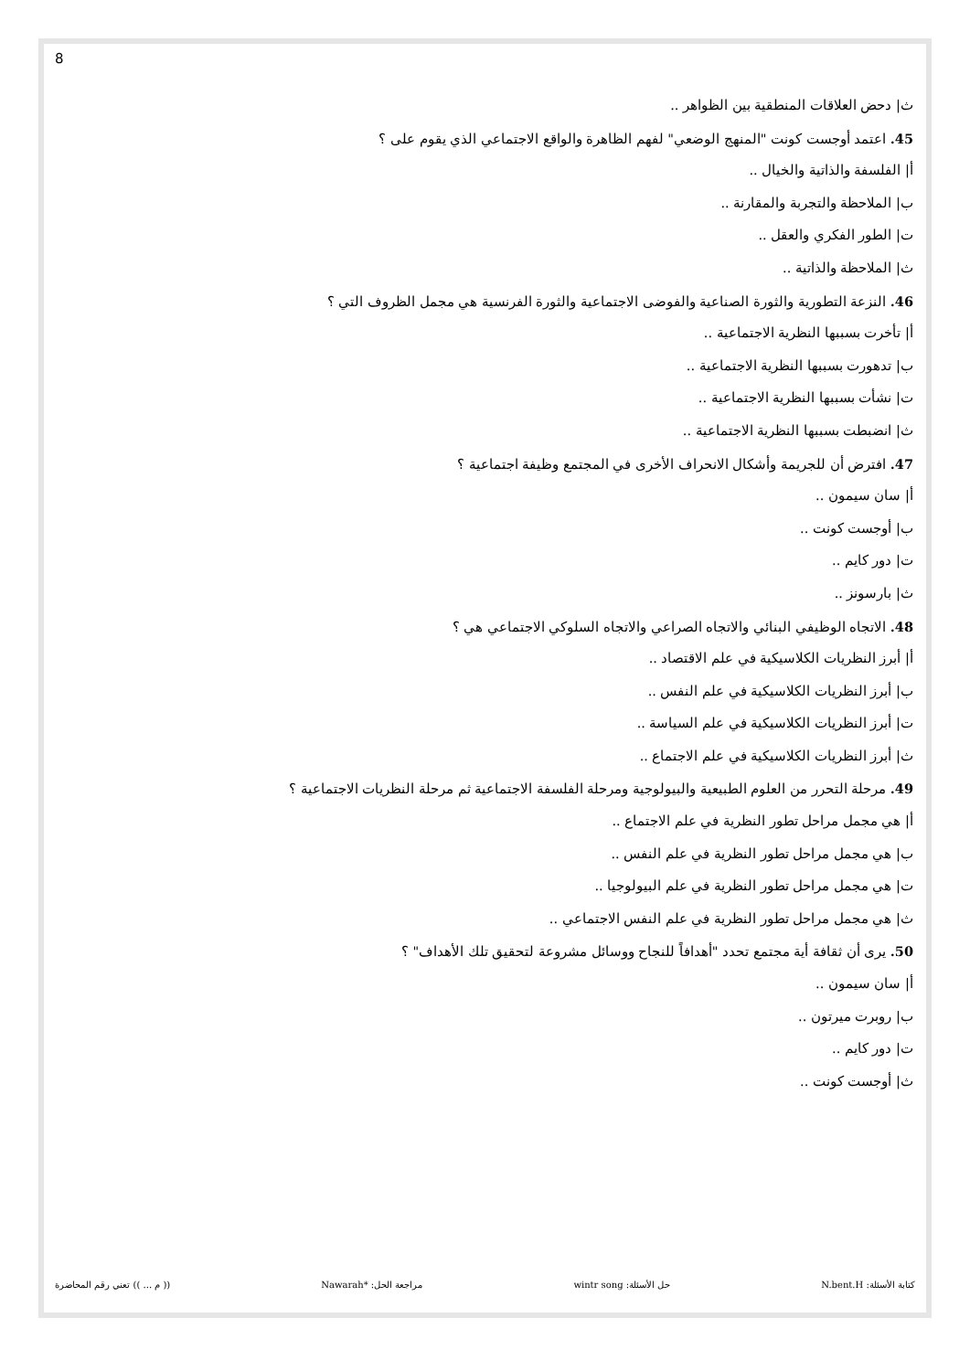8
ث| دحض العلاقات المنطقية بين الظواهر ..
45. اعتمد أوجست كونت "المنهج الوضعي" لفهم الظاهرة والواقع الاجتماعي الذي يقوم على ؟
أ| الفلسفة والذاتية والخيال ..
ب| الملاحظة والتجربة والمقارنة ..
ت| الطور الفكري والعقل ..
ث| الملاحظة والذاتية ..
46. النزعة التطورية والثورة الصناعية والفوضى الاجتماعية والثورة الفرنسية هي مجمل الظروف التي ؟
أ| تأخرت بسببها النظرية الاجتماعية ..
ب| تدهورت بسببها النظرية الاجتماعية ..
ت| نشأت بسببها النظرية الاجتماعية ..
ث| انضبطت بسببها النظرية الاجتماعية ..
47. افترض أن للجريمة وأشكال الانحراف الأخرى في المجتمع وظيفة اجتماعية ؟
أ| سان سيمون ..
ب| أوجست كونت ..
ت| دور كايم ..
ث| بارسونز ..
48. الاتجاه الوظيفي البنائي والاتجاه الصراعي والاتجاه السلوكي الاجتماعي هي ؟
أ| أبرز النظريات الكلاسيكية في علم الاقتصاد ..
ب| أبرز النظريات الكلاسيكية في علم النفس ..
ت| أبرز النظريات الكلاسيكية في علم السياسة ..
ث| أبرز النظريات الكلاسيكية في علم الاجتماع ..
49. مرحلة التحرر من العلوم الطبيعية والبيولوجية ومرحلة الفلسفة الاجتماعية ثم مرحلة النظريات الاجتماعية ؟
أ| هي مجمل مراحل تطور النظرية في علم الاجتماع ..
ب| هي مجمل مراحل تطور النظرية في علم النفس ..
ت| هي مجمل مراحل تطور النظرية في علم البيولوجيا ..
ث| هي مجمل مراحل تطور النظرية في علم النفس الاجتماعي ..
50. يرى أن ثقافة أية مجتمع تحدد "أهدافاً للنجاح ووسائل مشروعة لتحقيق تلك الأهداف" ؟
أ| سان سيمون ..
ب| روبرت ميرتون ..
ت| دور كايم ..
ث| أوجست كونت ..
كتابة الأسئلة: N.bent.H حل الأسئلة: wintr song مراجعة الحل: *Nawarah (( م ... )) تعني رقم المحاضرة